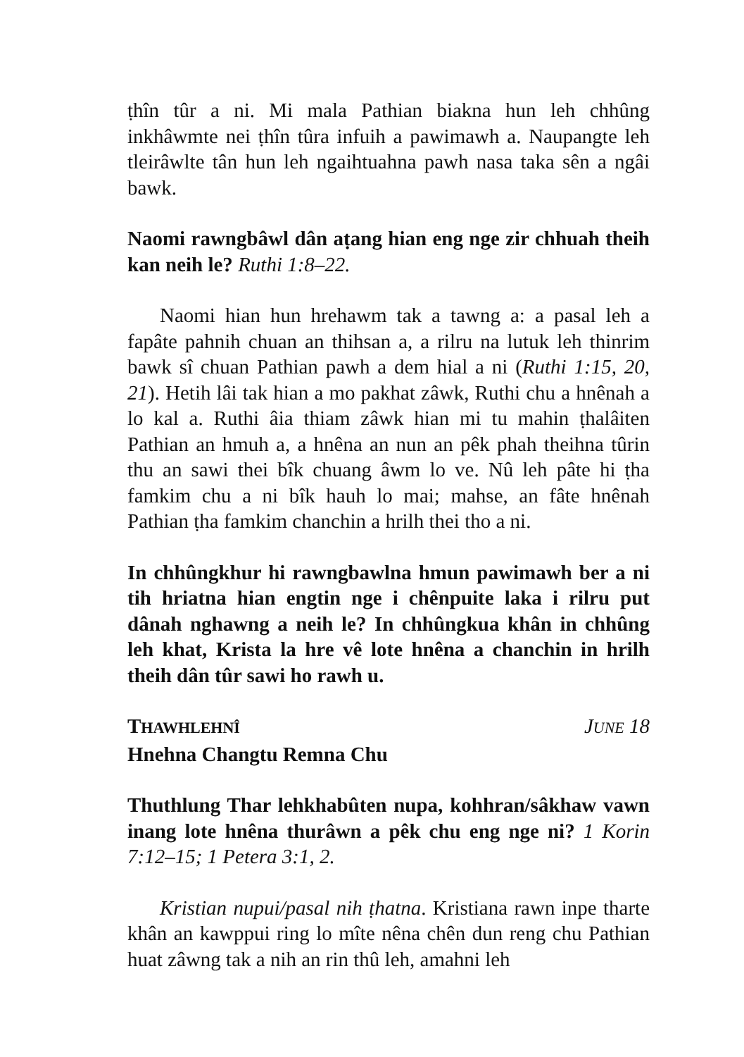ṭhîn tûr a ni. Mi mala Pathian biakna hun leh chhûng inkhâwmte nei ṭhîn tûra infuih a pawimawh a. Naupangte leh tleirâwlte tân hun leh ngaihtuahna pawh nasa taka sên a ngâi bawk.
Naomi rawngbâwl dân aṭang hian eng nge zir chhuah theih kan neih le? Ruthi 1:8–22.
Naomi hian hun hrehawm tak a tawng a: a pasal leh a fapâte pahnih chuan an thihsan a, a rilru na lutuk leh thinrim bawk sî chuan Pathian pawh a dem hial a ni (Ruthi 1:15, 20, 21). Hetih lâi tak hian a mo pakhat zâwk, Ruthi chu a hnênah a lo kal a. Ruthi âia thiam zâwk hian mi tu mahin ṭhalâiten Pathian an hmuh a, a hnêna an nun an pêk phah theihna tûrin thu an sawi thei bîk chuang âwm lo ve. Nû leh pâte hi ṭha famkim chu a ni bîk hauh lo mai; mahse, an fâte hnênah Pathian ṭha famkim chanchin a hrilh thei tho a ni.
In chhûngkhur hi rawngbawlna hmun pawimawh ber a ni tih hriatna hian engtin nge i chênpuite laka i rilru put dânah nghawng a neih le? In chhûngkua khân in chhûng leh khat, Krista la hre vê lote hnêna a chanchin in hrilh theih dân tûr sawi ho rawh u.
THAWHLEHNÎ JUNE 18
Hnehna Changtu Remna Chu
Thuthlung Thar lehkhabûten nupa, kohhran/sâkhaw vawn inang lote hnêna thurâwn a pêk chu eng nge ni? 1 Korin 7:12–15; 1 Petera 3:1, 2.
Kristian nupui/pasal nih ṭhatna. Kristiana rawn inpe tharte khân an kawppui ring lo mîte nêna chên dun reng chu Pathian huat zâwng tak a nih an rin thû leh, amahni leh